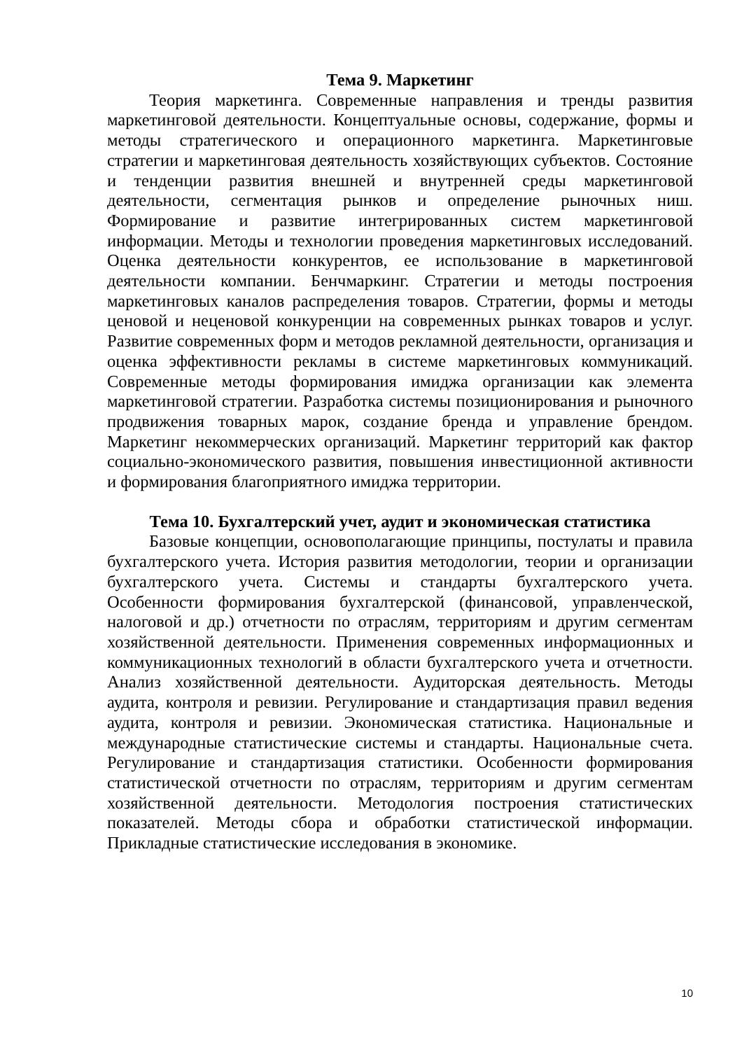Тема 9. Маркетинг
Теория маркетинга. Современные направления и тренды развития маркетинговой деятельности. Концептуальные основы, содержание, формы и методы стратегического и операционного маркетинга. Маркетинговые стратегии и маркетинговая деятельность хозяйствующих субъектов. Состояние и тенденции развития внешней и внутренней среды маркетинговой деятельности, сегментация рынков и определение рыночных ниш. Формирование и развитие интегрированных систем маркетинговой информации. Методы и технологии проведения маркетинговых исследований. Оценка деятельности конкурентов, ее использование в маркетинговой деятельности компании. Бенчмаркинг. Стратегии и методы построения маркетинговых каналов распределения товаров. Стратегии, формы и методы ценовой и неценовой конкуренции на современных рынках товаров и услуг. Развитие современных форм и методов рекламной деятельности, организация и оценка эффективности рекламы в системе маркетинговых коммуникаций. Современные методы формирования имиджа организации как элемента маркетинговой стратегии. Разработка системы позиционирования и рыночного продвижения товарных марок, создание бренда и управление брендом. Маркетинг некоммерческих организаций. Маркетинг территорий как фактор социально-экономического развития, повышения инвестиционной активности и формирования благоприятного имиджа территории.
Тема 10. Бухгалтерский учет, аудит и экономическая статистика
Базовые концепции, основополагающие принципы, постулаты и правила бухгалтерского учета. История развития методологии, теории и организации бухгалтерского учета. Системы и стандарты бухгалтерского учета. Особенности формирования бухгалтерской (финансовой, управленческой, налоговой и др.) отчетности по отраслям, территориям и другим сегментам хозяйственной деятельности. Применения современных информационных и коммуникационных технологий в области бухгалтерского учета и отчетности. Анализ хозяйственной деятельности. Аудиторская деятельность. Методы аудита, контроля и ревизии. Регулирование и стандартизация правил ведения аудита, контроля и ревизии. Экономическая статистика. Национальные и международные статистические системы и стандарты. Национальные счета. Регулирование и стандартизация статистики. Особенности формирования статистической отчетности по отраслям, территориям и другим сегментам хозяйственной деятельности. Методология построения статистических показателей. Методы сбора и обработки статистической информации. Прикладные статистические исследования в экономике.
10